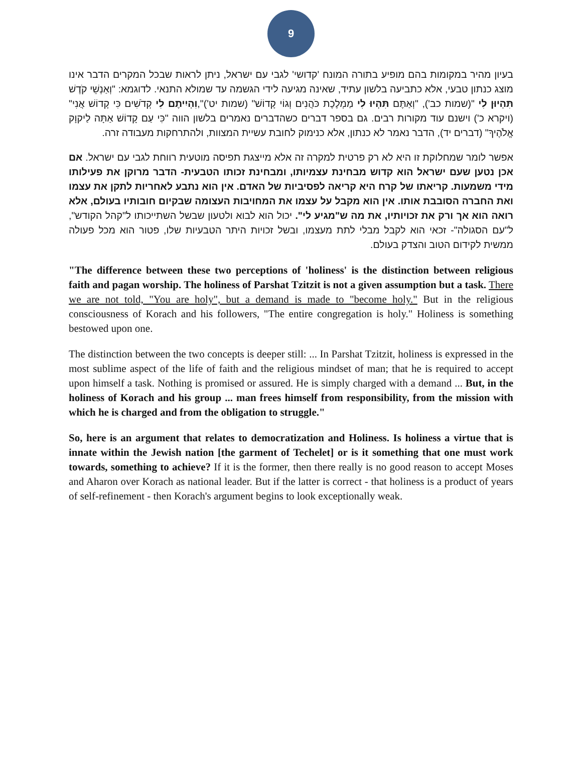9
בעיון מהיר במקומות בהם מופיע בתורה המונח 'קדושי' לגבי עם ישראל, ניתן לראות שבכל המקרים הדבר אינו מוצג כנתון טבעי, אלא כתביעה בלשון עתיד, שאינה מגיעה לידי הגשמה עד שמולא התנאי. לדוגמא: "וְאַנְשֵׁי קֹדֶשׁ תִּהְיוּן לִי "(שמות כב'), "וְאַתֶּם תִּהְיוּ לִי מַמְלֶכֶת כֹּהֲנִים וְגוֹי קָדוֹשׁ" (שמות יט')",וִהְיִיתֶם לִי קְדֹשִׁים כִּי קָדוֹשׁ אֲנִי" (ויקרא כ') וישנם עוד מקורות רבים. גם בספר דברים כשהדברים נאמרים בלשון הווה "כִּי עַם קָדוֹשׁ אַתָּה לַיקוָק אֱלֹהֶיךָ" (דברים יד), הדבר נאמר לא כנתון, אלא כנימוק לחובת עשיית המצוות, ולהתרחקות מעבודה זרה.
אפשר לומר שמחלוקת זו היא לא רק פרטית למקרה זה אלא מייצגת תפיסה מוטעית רווחת לגבי עם ישראל. אם אכן נטען שעם ישראל הוא קדוש מבחינת עצמיותו, ומבחינת זכותו הטבעית- הדבר מרוקן את פעילותו מידי משמעות. קריאתו של קרח היא קריאה לפסיביות של האדם. אין הוא נתבע לאחריות לתקן את עצמו ואת החברה הסובבת אותו. אין הוא מקבל על עצמו את המחויבות העצומה שבקיום חובותיו בעולם, אלא רואה הוא אך ורק את זכויותיו, את מה ש"מגיע לי". יכול הוא לבוא ולטעון שבשל השתייכותו ל"קהל הקודש", ל"עם הסגולה"- זכאי הוא לקבל מבלי לתת מעצמו, ובשל זכויות היתר הטבעיות שלו, פטור הוא מכל פעולה ממשית לקידום הטוב והצדק בעולם.
"The difference between these two perceptions of 'holiness' is the distinction between religious faith and pagan worship. The holiness of Parshat Tzitzit is not a given assumption but a task. There we are not told, "You are holy", but a demand is made to "become holy." But in the religious consciousness of Korach and his followers, "The entire congregation is holy." Holiness is something bestowed upon one.
The distinction between the two concepts is deeper still: ... In Parshat Tzitzit, holiness is expressed in the most sublime aspect of the life of faith and the religious mindset of man; that he is required to accept upon himself a task. Nothing is promised or assured. He is simply charged with a demand ... But, in the holiness of Korach and his group ... man frees himself from responsibility, from the mission with which he is charged and from the obligation to struggle."
So, here is an argument that relates to democratization and Holiness. Is holiness a virtue that is innate within the Jewish nation [the garment of Techelet] or is it something that one must work towards, something to achieve? If it is the former, then there really is no good reason to accept Moses and Aharon over Korach as national leader. But if the latter is correct - that holiness is a product of years of self-refinement - then Korach's argument begins to look exceptionally weak.